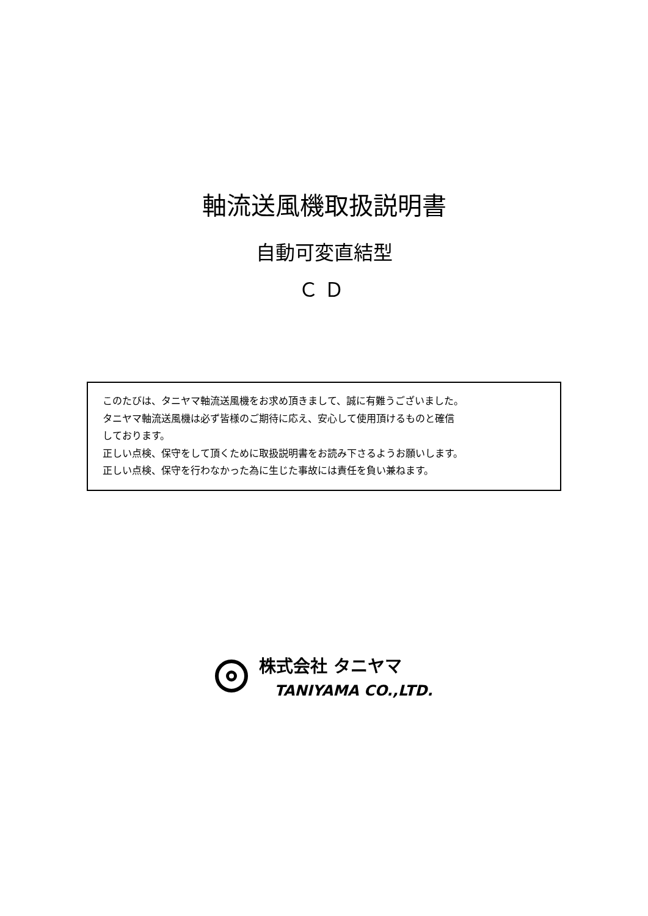軸流送風機取扱説明書
自動可変直結型
ＣＤ
このたびは、タニヤマ軸流送風機をお求め頂きまして、誠に有難うございました。
タニヤマ軸流送風機は必ず皆様のご期待に応え、安心して使用頂けるものと確信
しております。
正しい点検、保守をして頂くために取扱説明書をお読み下さるようお願いします。
正しい点検、保守を行わなかった為に生じた事故には責任を負い兼ねます。
株式会社 タニヤマ
TANIYAMA CO.,LTD.